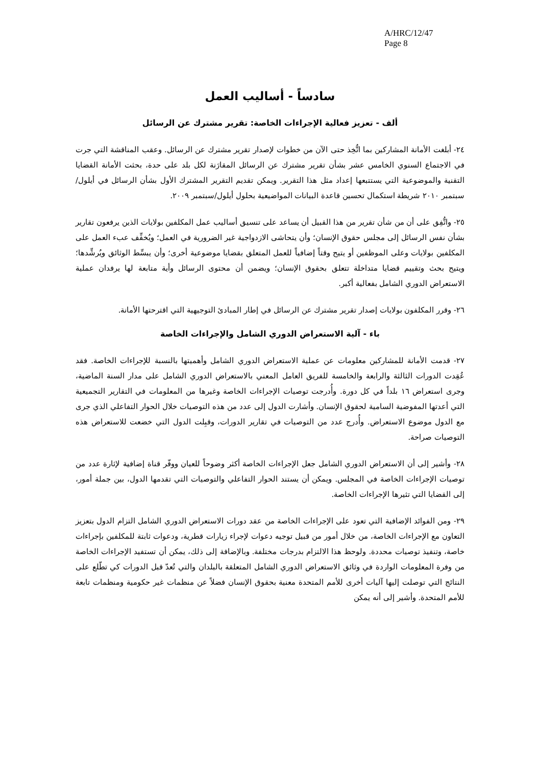A/HRC/12/47
Page 8
سادساً - أساليب العمل
ألف - تعزيز فعالية الإجراءات الخاصة: تقرير مشترك عن الرسائل
٢٤- أبلغت الأمانة المشاركين بما اتُّخِذ حتى الآن من خطوات لإصدار تقرير مشترك عن الرسائل. وعقب المناقشة التي جرت في الاجتماع السنوي الخامس عشر بشأن تقرير مشترك عن الرسائل المقارَنة لكل بلد على حدة، بحثت الأمانة القضايا التقنية والموضوعية التي يستتبعها إعداد مثل هذا التقرير. ويمكن تقديم التقرير المشترك الأول بشأن الرسائل في أيلول/سبتمبر ٢٠١٠ شريطة استكمال تحسين قاعدة البيانات المواضيعية بحلول أيلول/سبتمبر ٢٠٠٩.
٢٥- واتُّفِق على أن من شأن تقرير من هذا القبيل أن يساعد على تنسيق أساليب عمل المكلفين بولايات الذين يرفعون تقارير بشأن نفس الرسائل إلى مجلس حقوق الإنسان؛ وأن يتحاشى الازدواجية غير الضرورية في العمل؛ ويُخفِّف عبء العمل على المكلفين بولايات وعلى الموظفين أو يتيح وقتاً إضافياً للعمل المتعلق بقضايا موضوعية أخرى؛ وأن يبسِّط الوثائق ويُرشِّدها؛ ويتيح بحث وتقييم قضايا متداخلة تتعلق بحقوق الإنسان؛ ويضمن أن محتوى الرسائل وأية متابعة لها يرفدان عملية الاستعراض الدوري الشامل بفعالية أكبر.
٢٦- وقرر المكلفون بولايات إصدار تقرير مشترك عن الرسائل في إطار المبادئ التوجيهية التي اقترحتها الأمانة.
باء - آلية الاستعراض الدوري الشامل والإجراءات الخاصة
٢٧- قدمت الأمانة للمشاركين معلومات عن عملية الاستعراض الدوري الشامل وأهميتها بالنسبة للإجراءات الخاصة. فقد عُقِدت الدورات الثالثة والرابعة والخامسة للفريق العامل المعني بالاستعراض الدوري الشامل على مدار السنة الماضية، وجرى استعراض ١٦ بلداً في كل دورة. وأُدرجت توصيات الإجراءات الخاصة وغيرها من المعلومات في التقارير التجميعية التي أعدتها المفوضية السامية لحقوق الإنسان. وأشارت الدول إلى عدد من هذه التوصيات خلال الحوار التفاعلي الذي جرى مع الدول موضوع الاستعراض. وأُدرج عدد من التوصيات في تقارير الدورات، وقبِلت الدول التي خضعت للاستعراض هذه التوصيات صراحة.
٢٨- وأشير إلى أن الاستعراض الدوري الشامل جعل الإجراءات الخاصة أكثر وضوحاً للعيان ووفّر قناة إضافية لإثارة عدد من توصيات الإجراءات الخاصة في المجلس. ويمكن أن يستند الحوار التفاعلي والتوصيات التي تقدمها الدول، بين جملة أمور، إلى القضايا التي تثيرها الإجراءات الخاصة.
٢٩- ومن الفوائد الإضافية التي تعود على الإجراءات الخاصة من عقد دورات الاستعراض الدوري الشامل التزام الدول بتعزيز التعاون مع الإجراءات الخاصة، من خلال أمور من قبيل توجيه دعوات لإجراء زيارات قطرية، ودعوات ثابتة للمكلفين بإجراءات خاصة، وتنفيذ توصيات محددة. ولوحظ هذا الالتزام بدرجات مختلفة. وبالإضافة إلى ذلك، يمكن أن تستفيد الإجراءات الخاصة من وفرة المعلومات الواردة في وثائق الاستعراض الدوري الشامل المتعلقة بالبلدان والتي تُعدّ قبل الدورات كي تطّلع على النتائج التي توصلت إليها آليات أخرى للأمم المتحدة معنية بحقوق الإنسان فضلاً عن منظمات غير حكومية ومنظمات تابعة للأمم المتحدة. وأشير إلى أنه يمكن